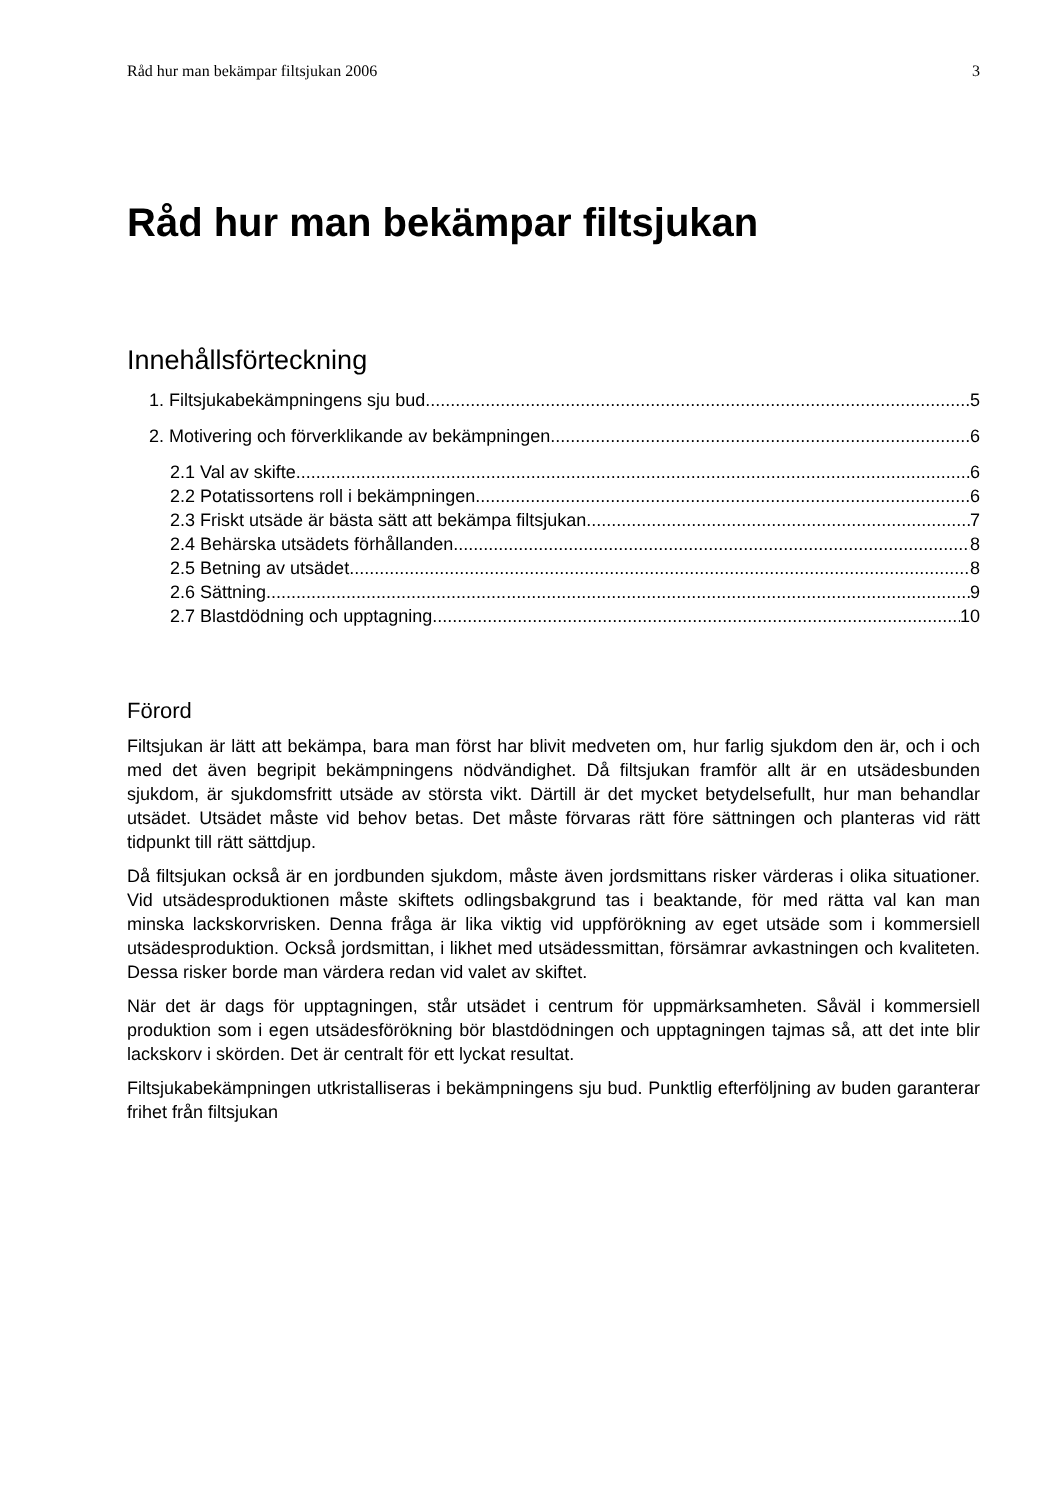Råd hur man bekämpar filtsjukan 2006 3
Råd hur man bekämpar filtsjukan
Innehållsförteckning
1. Filtsjukabekämpningens sju bud 5
2. Motivering och förverklikande av bekämpningen 6
2.1 Val av skifte 6
2.2 Potatissortens roll i bekämpningen 6
2.3 Friskt utsäde är bästa sätt att bekämpa filtsjukan 7
2.4 Behärska utsädets förhållanden 8
2.5 Betning av utsädet 8
2.6 Sättning 9
2.7 Blastdödning och upptagning 10
Förord
Filtsjukan är lätt att bekämpa, bara man först har blivit medveten om, hur farlig sjukdom den är, och i och med det även begripit bekämpningens nödvändighet. Då filtsjukan framför allt är en utsädesbunden sjukdom, är sjukdomsfritt utsäde av största vikt. Därtill är det mycket betydelsefullt, hur man behandlar utsädet. Utsädet måste vid behov betas. Det måste förvaras rätt före sättningen och planteras vid rätt tidpunkt till rätt sättdjup.
Då filtsjukan också är en jordbunden sjukdom, måste även jordsmittans risker värderas i olika situationer. Vid utsädesproduktionen måste skiftets odlingsbakgrund tas i beaktande, för med rätta val kan man minska lackskorvrisken. Denna fråga är lika viktig vid uppförökning av eget utsäde som i kommersiell utsädesproduktion. Också jordsmittan, i likhet med utsädessmittan, försämrar avkastningen och kvaliteten. Dessa risker borde man värdera redan vid valet av skiftet.
När det är dags för upptagningen, står utsädet i centrum för uppmärksamheten. Såväl i kommersiell produktion som i egen utsädesförökning bör blastdödningen och upptagningen tajmas så, att det inte blir lackskorv i skörden. Det är centralt för ett lyckat resultat.
Filtsjukabekämpningen utkristalliseras i bekämpningens sju bud. Punktlig efterföljning av buden garanterar frihet från filtsjukan